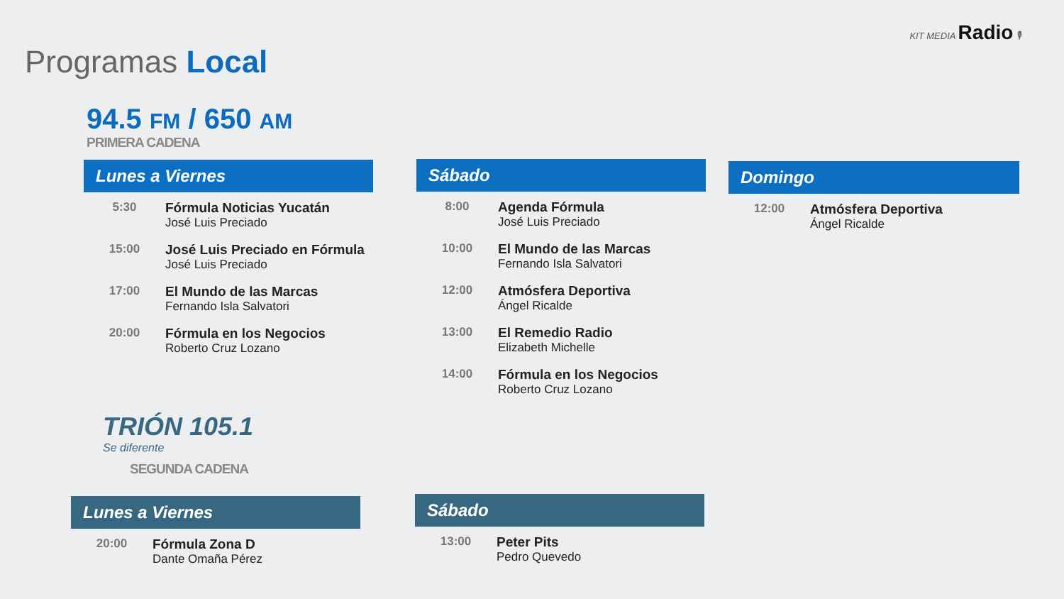KIT MEDIA Radio 🎙
Programas Local
94.5 FM / 650 AM
PRIMERA CADENA
Lunes a Viernes
| 5:30 | Fórmula Noticias Yucatán José Luis Preciado |
| 15:00 | José Luis Preciado en Fórmula José Luis Preciado |
| 17:00 | El Mundo de las Marcas Fernando Isla Salvatori |
| 20:00 | Fórmula en los Negocios Roberto Cruz Lozano |
Sábado
| 8:00 | Agenda Fórmula José Luis Preciado |
| 10:00 | El Mundo de las Marcas Fernando Isla Salvatori |
| 12:00 | Atmósfera Deportiva Ángel Ricalde |
| 13:00 | El Remedio Radio Elizabeth Michelle |
| 14:00 | Fórmula en los Negocios Roberto Cruz Lozano |
Domingo
| 12:00 | Atmósfera Deportiva Ángel Ricalde |
TRIÓN 105.1
Se diferente
SEGUNDA CADENA
Lunes a Viernes
| 20:00 | Fórmula Zona D Dante Omaña Pérez |
Sábado
| 13:00 | Peter Pits Pedro Quevedo |